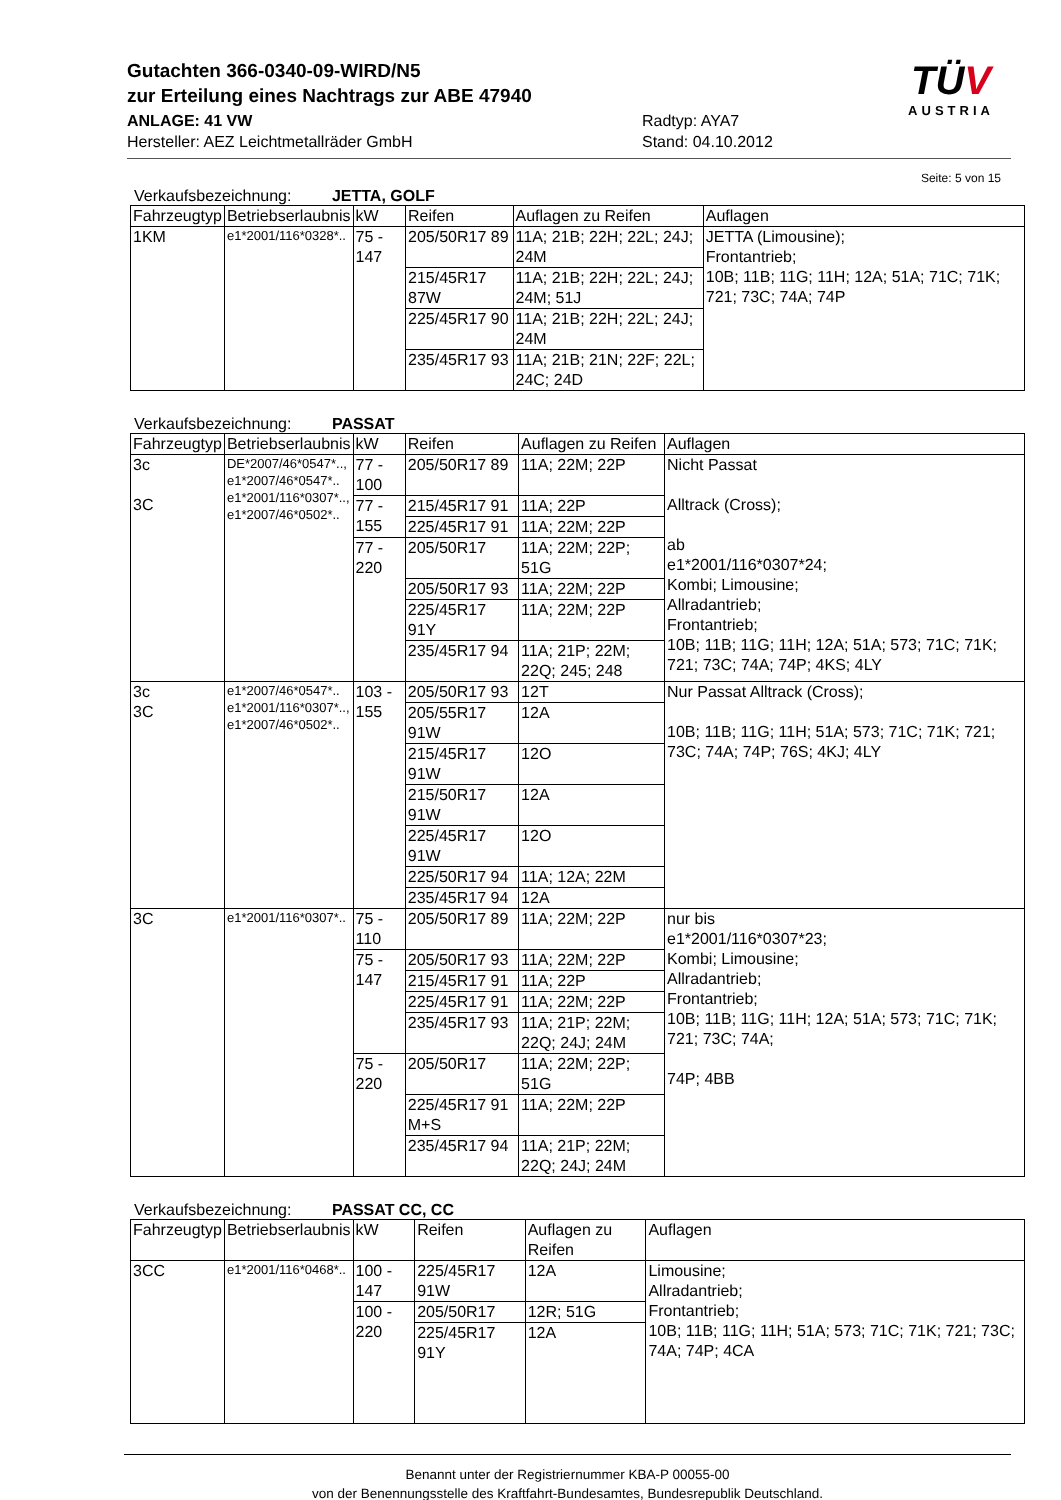Gutachten 366-0340-09-WIRD/N5
zur Erteilung eines Nachtrags zur ABE 47940
ANLAGE: 41 VW
Hersteller: AEZ Leichtmetallräder GmbH
Radtyp: AYA7
Stand: 04.10.2012
TÜV
AUSTRIA
Seite: 5 von 15
Verkaufsbezeichnung: JETTA, GOLF
| Fahrzeugtyp | Betriebserlaubnis | kW | Reifen | Auflagen zu Reifen | Auflagen |
| --- | --- | --- | --- | --- | --- |
| 1KM | e1*2001/116*0328*.. | 75 - 147 | 205/50R17 89 | 11A; 21B; 22H; 22L; 24J; 24M | JETTA (Limousine); Frontantrieb; 10B; 11B; 11G; 11H; 12A; 51A; 71C; 71K; 721; 73C; 74A; 74P |
| | | | 215/45R17 87W | 11A; 21B; 22H; 22L; 24J; 24M; 51J | |
| | | | 225/45R17 90 | 11A; 21B; 22H; 22L; 24J; 24M | |
| | | | 235/45R17 93 | 11A; 21B; 21N; 22F; 22L; 24C; 24D | |
Verkaufsbezeichnung: PASSAT
| Fahrzeugtyp | Betriebserlaubnis | kW | Reifen | Auflagen zu Reifen | Auflagen |
| --- | --- | --- | --- | --- | --- |
| 3c 3C | DE*2007/46*0547*.., e1*2007/46*0547*.. e1*2001/116*0307*.., e1*2007/46*0502*.. | 77 - 100 | 205/50R17 89 | 11A; 22M; 22P | Nicht Passat Alltrack (Cross); ab e1*2001/116*0307*24; Kombi; Limousine; Allradantrieb; Frontantrieb; 10B; 11B; 11G; 11H; 12A; 51A; 573; 71C; 71K; 721; 73C; 74A; 74P; 4KS; 4LY |
| | | 77 - 155 | 215/45R17 91 | 11A; 22P | |
| | | | 225/45R17 91 | 11A; 22M; 22P | |
| | | 77 - 220 | 205/50R17 | 11A; 22M; 22P; 51G | |
| | | | 205/50R17 93 | 11A; 22M; 22P | |
| | | | 225/45R17 91Y | 11A; 22M; 22P | |
| | | | 235/45R17 94 | 11A; 21P; 22M; 22Q; 245; 248 | |
| 3c 3C | e1*2007/46*0547*.. e1*2001/116*0307*.., e1*2007/46*0502*.. | 103 - 155 | 205/50R17 93 | 12T | Nur Passat Alltrack (Cross); 10B; 11B; 11G; 11H; 51A; 573; 71C; 71K; 721; 73C; 74A; 74P; 76S; 4KJ; 4LY |
| | | | 205/55R17 91W | 12A | |
| | | | 215/45R17 91W | 12O | |
| | | | 215/50R17 91W | 12A | |
| | | | 225/45R17 91W | 12O | |
| | | | 225/50R17 94 | 11A; 12A; 22M | |
| | | | 235/45R17 94 | 12A | |
| 3C | e1*2001/116*0307*.. | 75 - 110 | 205/50R17 89 | 11A; 22M; 22P | nur bis e1*2001/116*0307*23; Kombi; Limousine; Allradantrieb; Frontantrieb; 10B; 11B; 11G; 11H; 12A; 51A; 573; 71C; 71K; 721; 73C; 74A; 74P; 4BB |
| | | 75 - 147 | 205/50R17 93 | 11A; 22M; 22P | |
| | | | 215/45R17 91 | 11A; 22P | |
| | | | 225/45R17 91 | 11A; 22M; 22P | |
| | | | 235/45R17 93 | 11A; 21P; 22M; 22Q; 24J; 24M | |
| | | 75 - 220 | 205/50R17 | 11A; 22M; 22P; 51G | |
| | | | 225/45R17 91 M+S | 11A; 22M; 22P | |
| | | | 235/45R17 94 | 11A; 21P; 22M; 22Q; 24J; 24M | |
Verkaufsbezeichnung: PASSAT CC, CC
| Fahrzeugtyp | Betriebserlaubnis | kW | Reifen | Auflagen zu Reifen | Auflagen |
| --- | --- | --- | --- | --- | --- |
| 3CC | e1*2001/116*0468*.. | 100 - 147 | 225/45R17 91W | 12A | Limousine; Allradantrieb; Frontantrieb; 10B; 11B; 11G; 11H; 51A; 573; 71C; 71K; 721; 73C; 74A; 74P; 4CA |
| | | 100 - 220 | 205/50R17 | 12R; 51G | |
| | | | 225/45R17 91Y | 12A | |
Benannt unter der Registriernummer KBA-P 00055-00
von der Benennungsstelle des Kraftfahrt-Bundesamtes, Bundesrepublik Deutschland.